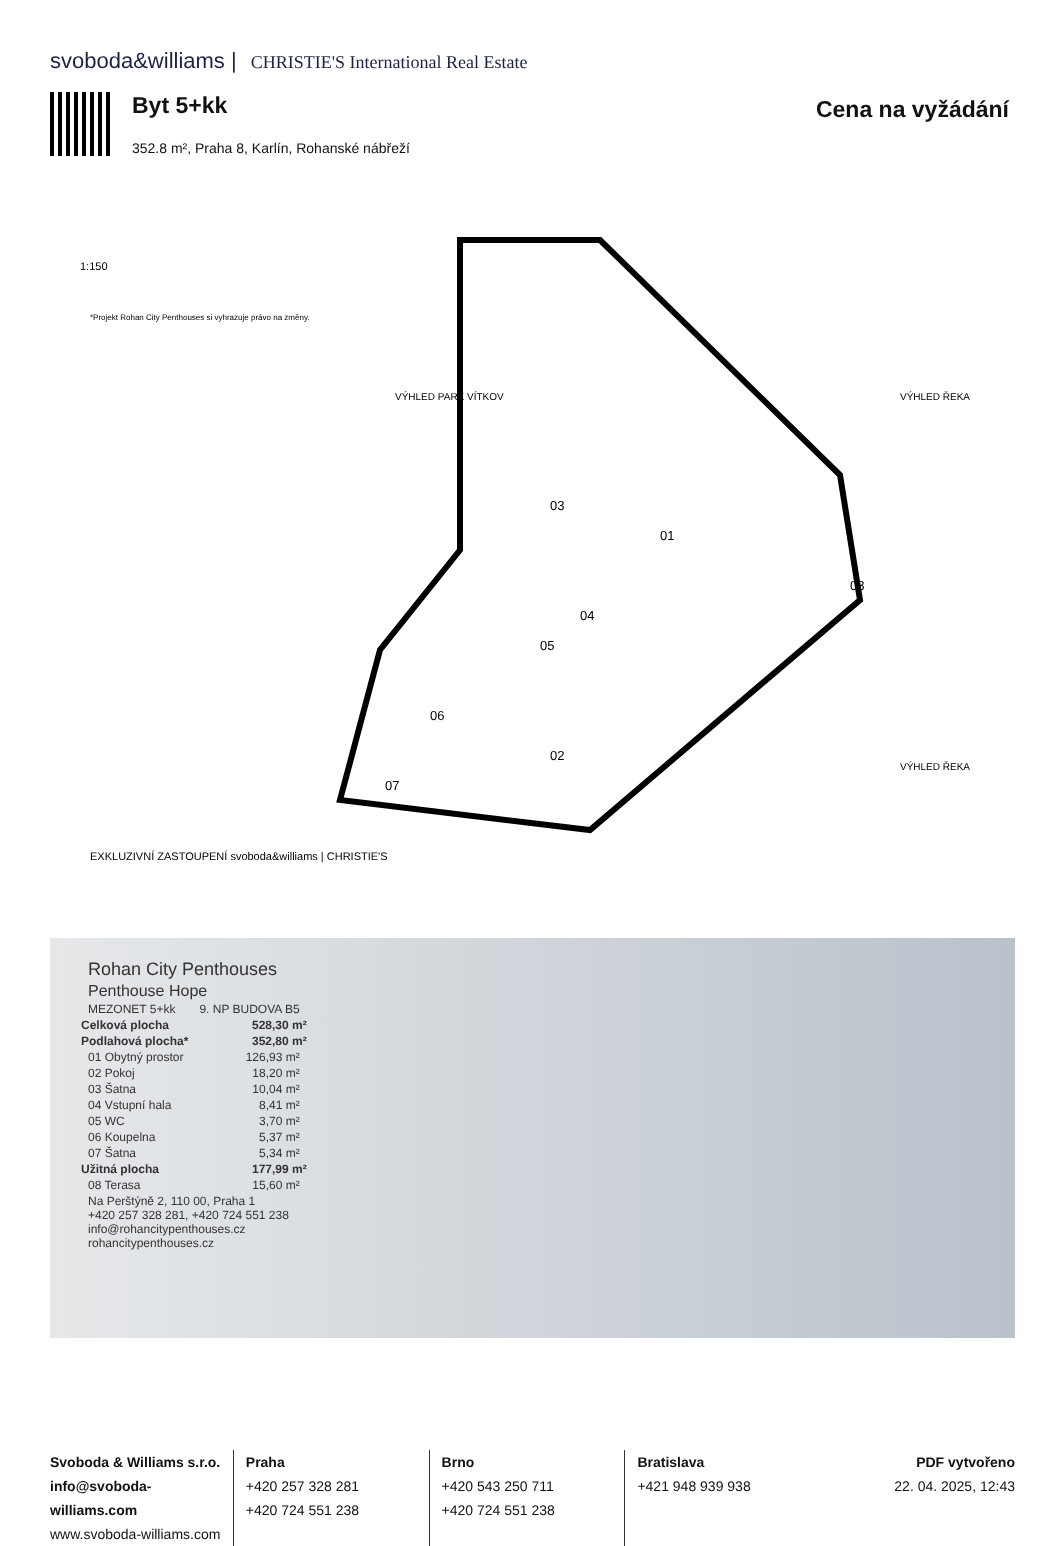svoboda&williams | CHRISTIE'S International Real Estate
Byt 5+kk Cena na vyžádání
352.8 m², Praha 8, Karlín, Rohanské nábřeží
01
02
03
04
05
06
07
08
1:150
VÝHLED PARK VÍTKOV
VÝHLED ŘEKA
VÝHLED ŘEKA
*Projekt Rohan City Penthouses si vyhrazuje právo na změny.
EXKLUZIVNÍ ZASTOUPENÍ svoboda&williams | CHRISTIE'S
| Rohan City Penthouses | |
| Penthouse Hope | |
| MEZONET 5+kk | 9. NP BUDOVA B5 |
| Celková plocha | 528,30 m² |
| Podlahová plocha* | 352,80 m² |
| 01 Obytný prostor | 126,93 m² |
| 02 Pokoj | 18,20 m² |
| 03 Šatna | 10,04 m² |
| 04 Vstupní hala | 8,41 m² |
| 05 WC | 3,70 m² |
| 06 Koupelna | 5,37 m² |
| 07 Šatna | 5,34 m² |
| Užitná plocha | 177,99 m² |
| 08 Terasa | 15,60 m² |
| Na Perštýně 2, 110 00, Praha 1 +420 257 328 281, +420 724 551 238 info@rohancitypenthouses.cz rohancitypenthouses.cz | |
Svoboda & Williams s.r.o.
info@svoboda-williams.com
www.svoboda-williams.com
Praha
+420 257 328 281
+420 724 551 238
Brno
+420 543 250 711
+420 724 551 238
Bratislava
+421 948 939 938
PDF vytvořeno
22. 04. 2025, 12:43